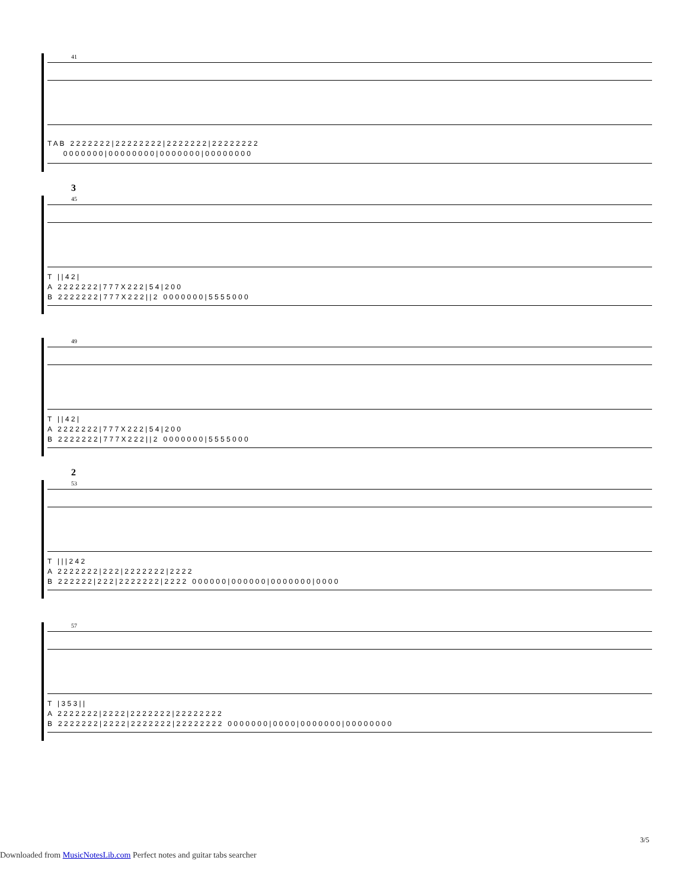41
T A B 2 2 2 2 2 2 2 | 2 2 2 2 2 2 2 2 | 2 2 2 2 2 2 2 | 2 2 2 2 2 2 2 2
0 0 0 0 0 0 0 | 0 0 0 0 0 0 0 0 | 0 0 0 0 0 0 0 | 0 0 0 0 0 0 0 0
3
45
T | | 4 2 |
A 2 2 2 2 2 2 2 | 7 7 7 X 2 2 2 | 5 4 | 2 0 0
B 2 2 2 2 2 2 2 | 7 7 7 X 2 2 2 | | 2 0 0 0 0 0 0 0 | 5 5 5 5 0 0 0
49
T | | 4 2 |
A 2 2 2 2 2 2 2 | 7 7 7 X 2 2 2 | 5 4 | 2 0 0
B 2 2 2 2 2 2 2 | 7 7 7 X 2 2 2 | | 2 0 0 0 0 0 0 0 | 5 5 5 5 0 0 0
2
53
T | | | 2 4 2
A 2 2 2 2 2 2 2 | 2 2 2 | 2 2 2 2 2 2 2 | 2 2 2 2
B 2 2 2 2 2 2 | 2 2 2 | 2 2 2 2 2 2 2 | 2 2 2 2 0 0 0 0 0 0 | 0 0 0 0 0 0 | 0 0 0 0 0 0 0 | 0 0 0 0
57
T | 3 5 3 | |
A 2 2 2 2 2 2 2 | 2 2 2 2 | 2 2 2 2 2 2 2 | 2 2 2 2 2 2 2 2
B 2 2 2 2 2 2 2 | 2 2 2 2 | 2 2 2 2 2 2 2 | 2 2 2 2 2 2 2 2 0 0 0 0 0 0 0 | 0 0 0 0 | 0 0 0 0 0 0 0 | 0 0 0 0 0 0 0 0
3/5
Downloaded from MusicNotesLib.com Perfect notes and guitar tabs searcher